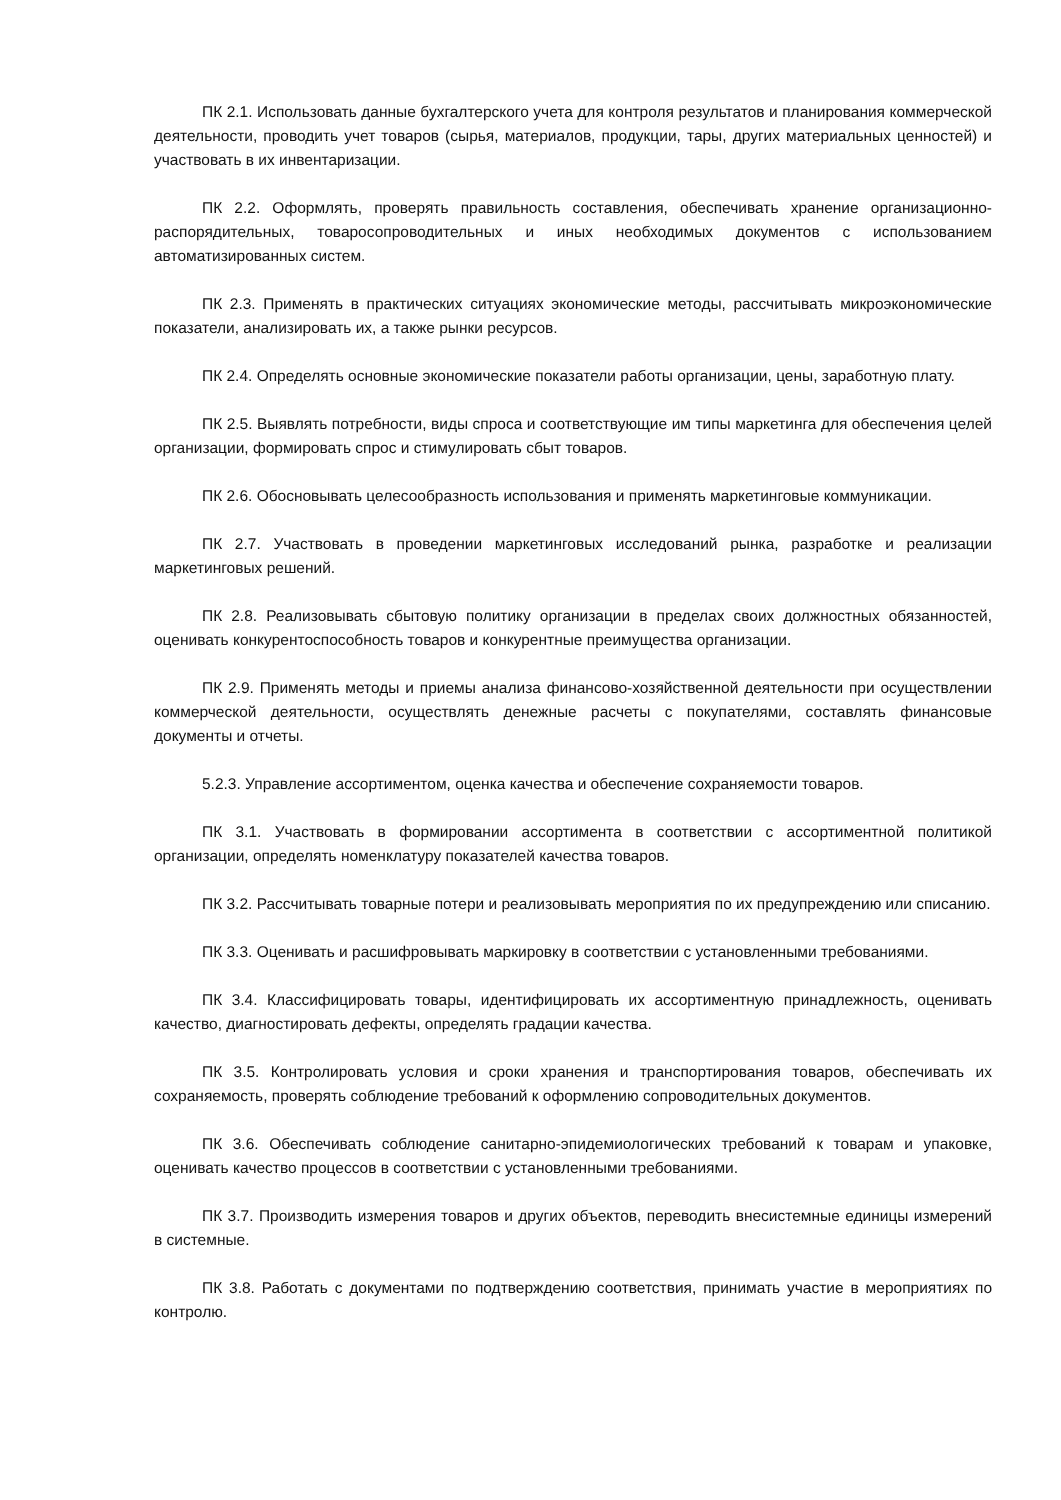ПК 2.1. Использовать данные бухгалтерского учета для контроля результатов и планирования коммерческой деятельности, проводить учет товаров (сырья, материалов, продукции, тары, других материальных ценностей) и участвовать в их инвентаризации.
ПК 2.2. Оформлять, проверять правильность составления, обеспечивать хранение организационно-распорядительных, товаросопроводительных и иных необходимых документов с использованием автоматизированных систем.
ПК 2.3. Применять в практических ситуациях экономические методы, рассчитывать микроэкономические показатели, анализировать их, а также рынки ресурсов.
ПК 2.4. Определять основные экономические показатели работы организации, цены, заработную плату.
ПК 2.5. Выявлять потребности, виды спроса и соответствующие им типы маркетинга для обеспечения целей организации, формировать спрос и стимулировать сбыт товаров.
ПК 2.6. Обосновывать целесообразность использования и применять маркетинговые коммуникации.
ПК 2.7. Участвовать в проведении маркетинговых исследований рынка, разработке и реализации маркетинговых решений.
ПК 2.8. Реализовывать сбытовую политику организации в пределах своих должностных обязанностей, оценивать конкурентоспособность товаров и конкурентные преимущества организации.
ПК 2.9. Применять методы и приемы анализа финансово-хозяйственной деятельности при осуществлении коммерческой деятельности, осуществлять денежные расчеты с покупателями, составлять финансовые документы и отчеты.
5.2.3. Управление ассортиментом, оценка качества и обеспечение сохраняемости товаров.
ПК 3.1. Участвовать в формировании ассортимента в соответствии с ассортиментной политикой организации, определять номенклатуру показателей качества товаров.
ПК 3.2. Рассчитывать товарные потери и реализовывать мероприятия по их предупреждению или списанию.
ПК 3.3. Оценивать и расшифровывать маркировку в соответствии с установленными требованиями.
ПК 3.4. Классифицировать товары, идентифицировать их ассортиментную принадлежность, оценивать качество, диагностировать дефекты, определять градации качества.
ПК 3.5. Контролировать условия и сроки хранения и транспортирования товаров, обеспечивать их сохраняемость, проверять соблюдение требований к оформлению сопроводительных документов.
ПК 3.6. Обеспечивать соблюдение санитарно-эпидемиологических требований к товарам и упаковке, оценивать качество процессов в соответствии с установленными требованиями.
ПК 3.7. Производить измерения товаров и других объектов, переводить внесистемные единицы измерений в системные.
ПК 3.8. Работать с документами по подтверждению соответствия, принимать участие в мероприятиях по контролю.